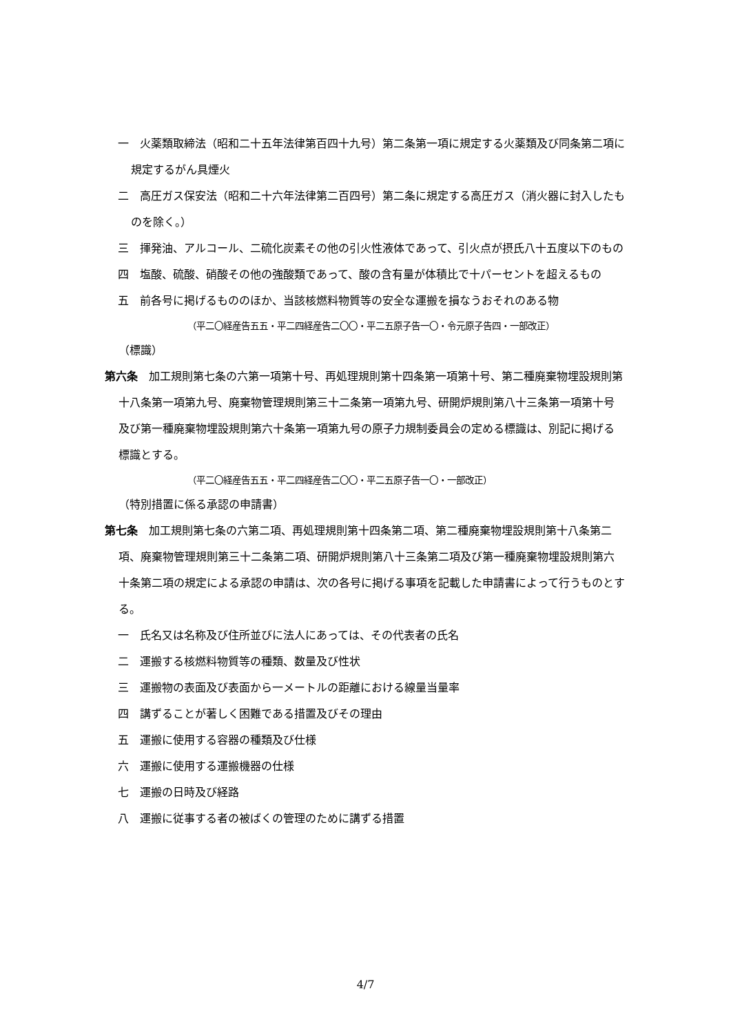一　火薬類取締法（昭和二十五年法律第百四十九号）第二条第一項に規定する火薬類及び同条第二項に規定するがん具煙火
二　高圧ガス保安法（昭和二十六年法律第二百四号）第二条に規定する高圧ガス（消火器に封入したものを除く。）
三　揮発油、アルコール、二硫化炭素その他の引火性液体であって、引火点が摂氏八十五度以下のもの
四　塩酸、硫酸、硝酸その他の強酸類であって、酸の含有量が体積比で十パーセントを超えるもの
五　前各号に掲げるもののほか、当該核燃料物質等の安全な運搬を損なうおそれのある物
（平二〇経産告五五・平二四経産告二〇〇・平二五原子告一〇・令元原子告四・一部改正）
（標識）
第六条　加工規則第七条の六第一項第十号、再処理規則第十四条第一項第十号、第二種廃棄物埋設規則第十八条第一項第九号、廃棄物管理規則第三十二条第一項第九号、研開炉規則第八十三条第一項第十号及び第一種廃棄物埋設規則第六十条第一項第九号の原子力規制委員会の定める標識は、別記に掲げる標識とする。
（平二〇経産告五五・平二四経産告二〇〇・平二五原子告一〇・一部改正）
（特別措置に係る承認の申請書）
第七条　加工規則第七条の六第二項、再処理規則第十四条第二項、第二種廃棄物埋設規則第十八条第二項、廃棄物管理規則第三十二条第二項、研開炉規則第八十三条第二項及び第一種廃棄物埋設規則第六十条第二項の規定による承認の申請は、次の各号に掲げる事項を記載した申請書によって行うものとする。
一　氏名又は名称及び住所並びに法人にあっては、その代表者の氏名
二　運搬する核燃料物質等の種類、数量及び性状
三　運搬物の表面及び表面から一メートルの距離における線量当量率
四　講ずることが著しく困難である措置及びその理由
五　運搬に使用する容器の種類及び仕様
六　運搬に使用する運搬機器の仕様
七　運搬の日時及び経路
八　運搬に従事する者の被ばくの管理のために講ずる措置
4/7